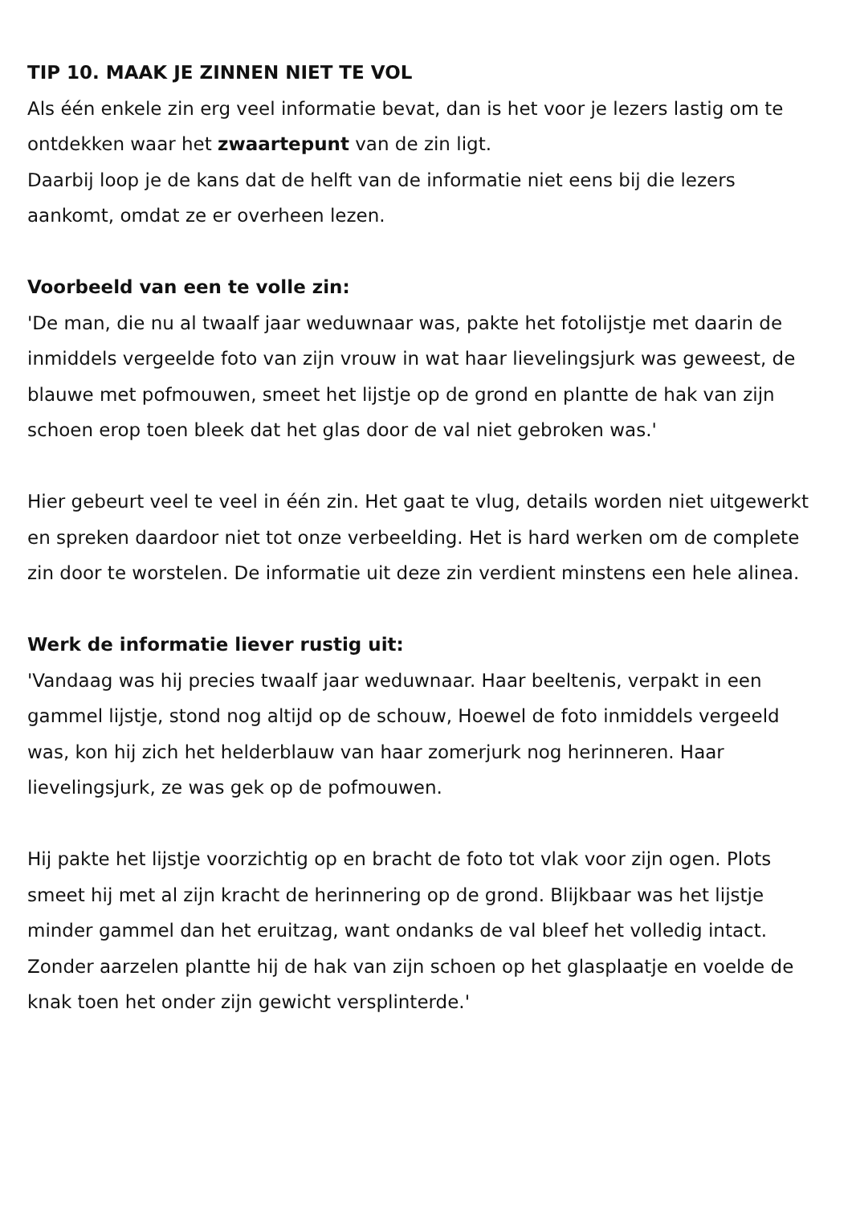TIP 10. MAAK JE ZINNEN NIET TE VOL
Als één enkele zin erg veel informatie bevat, dan is het voor je lezers lastig om te ontdekken waar het zwaartepunt van de zin ligt.
Daarbij loop je de kans dat de helft van de informatie niet eens bij die lezers aankomt, omdat ze er overheen lezen.
Voorbeeld van een te volle zin:
'De man, die nu al twaalf jaar weduwnaar was, pakte het fotolijstje met daarin de inmiddels vergeelde foto van zijn vrouw in wat haar lievelingsjurk was geweest, de blauwe met pofmouwen, smeet het lijstje op de grond en plantte de hak van zijn schoen erop toen bleek dat het glas door de val niet gebroken was.'
Hier gebeurt veel te veel in één zin. Het gaat te vlug, details worden niet uitgewerkt en spreken daardoor niet tot onze verbeelding. Het is hard werken om de complete zin door te worstelen. De informatie uit deze zin verdient minstens een hele alinea.
Werk de informatie liever rustig uit:
'Vandaag was hij precies twaalf jaar weduwnaar. Haar beeltenis, verpakt in een gammel lijstje, stond nog altijd op de schouw, Hoewel de foto inmiddels vergeeld was, kon hij zich het helderblauw van haar zomerjurk nog herinneren. Haar lievelingsjurk, ze was gek op de pofmouwen.
Hij pakte het lijstje voorzichtig op en bracht de foto tot vlak voor zijn ogen. Plots smeet hij met al zijn kracht de herinnering op de grond. Blijkbaar was het lijstje minder gammel dan het eruitzag, want ondanks de val bleef het volledig intact. Zonder aarzelen plantte hij de hak van zijn schoen op het glasplaatje en voelde de knak toen het onder zijn gewicht versplinterde.'